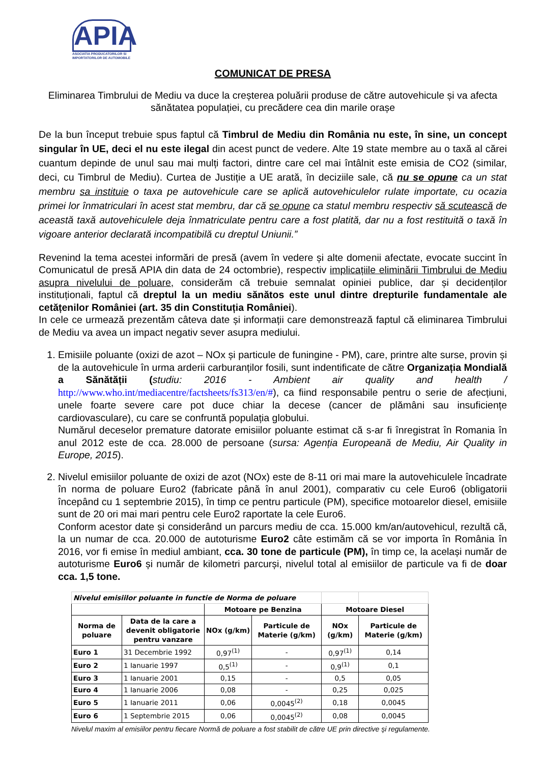APIA
ASOCIATIA PRODUCATORILOR SI IMPORTATORILOR DE AUTOMOBILE
COMUNICAT DE PRESA
Eliminarea Timbrului de Mediu va duce la creșterea poluării produse de către autovehicule și va afecta sănătatea populației, cu precădere cea din marile orașe
De la bun început trebuie spus faptul că Timbrul de Mediu din România nu este, în sine, un concept singular în UE, deci el nu este ilegal din acest punct de vedere. Alte 19 state membre au o taxă al cărei cuantum depinde de unul sau mai mulți factori, dintre care cel mai întâlnit este emisia de CO2 (similar, deci, cu Timbrul de Mediu). Curtea de Justiție a UE arată, în deciziile sale, că nu se opune ca un stat membru sa instituie o taxa pe autovehicule care se aplică autovehiculelor rulate importate, cu ocazia primei lor înmatriculari în acest stat membru, dar că se opune ca statul membru respectiv să scutească de această taxă autovehiculele deja înmatriculate pentru care a fost platită, dar nu a fost restituită o taxă în vigoare anterior declarată incompatibilă cu dreptul Uniunii.”
Revenind la tema acestei informări de presă (avem în vedere și alte domenii afectate, evocate succint în Comunicatul de presă APIA din data de 24 octombrie), respectiv implicațiile eliminării Timbrului de Mediu asupra nivelului de poluare, considerăm că trebuie semnalat opiniei publice, dar și decidenților instituționali, faptul că dreptul la un mediu sănătos este unul dintre drepturile fundamentale ale cetățenilor României (art. 35 din Constituția României).
In cele ce urmează prezentăm câteva date și informații care demonstrează faptul că eliminarea Timbrului de Mediu va avea un impact negativ sever asupra mediului.
1. Emisiile poluante (oxizi de azot – NOx și particule de funingine - PM), care, printre alte surse, provin și de la autovehicule în urma arderii carburanților fosili, sunt indentificate de către Organizația Mondială a Sănătății (studiu: 2016 - Ambient air quality and health / http://www.who.int/mediacentre/factsheets/fs313/en/#), ca fiind responsabile pentru o serie de afecțiuni, unele foarte severe care pot duce chiar la decese (cancer de plămâni sau insuficiențe cardiovasculare), cu care se confruntă populația globului.
Numărul deceselor premature datorate emisiilor poluante estimat că s-ar fi înregistrat în Romania în anul 2012 este de cca. 28.000 de persoane (sursa: Agenția Europeană de Mediu, Air Quality in Europe, 2015).
2. Nivelul emisiilor poluante de oxizi de azot (NOx) este de 8-11 ori mai mare la autovehiculele încadrate în norma de poluare Euro2 (fabricate până în anul 2001), comparativ cu cele Euro6 (obligatorii începând cu 1 septembrie 2015), în timp ce pentru particule (PM), specifice motoarelor diesel, emisiile sunt de 20 ori mai mari pentru cele Euro2 raportate la cele Euro6.
Conform acestor date și considerând un parcurs mediu de cca. 15.000 km/an/autovehicul, rezultă că, la un numar de cca. 20.000 de autoturisme Euro2 câte estimăm că se vor importa în România în 2016, vor fi emise în mediul ambiant, cca. 30 tone de particule (PM), în timp ce, la același număr de autoturisme Euro6 și număr de kilometri parcurși, nivelul total al emisiilor de particule va fi de doar cca. 1,5 tone.
| Nivelul emisiilor poluante in functie de Norma de poluare | | | | | |
| | | Motoare pe Benzina | | Motoare Diesel | |
| Norma de poluare | Data de la care a devenit obligatorie pentru vanzare | NOx (g/km) | Particule de Materie (g/km) | NOx (g/km) | Particule de Materie (g/km) |
| Euro 1 | 31 Decembrie 1992 | 0,97<sup>(1)</sup> | - | 0,97<sup>(1)</sup> | 0,14 |
| Euro 2 | 1 Ianuarie 1997 | 0,5<sup>(1)</sup> | - | 0,9<sup>(1)</sup> | 0,1 |
| Euro 3 | 1 Ianuarie 2001 | 0,15 | - | 0,5 | 0,05 |
| Euro 4 | 1 Ianuarie 2006 | 0,08 | - | 0,25 | 0,025 |
| Euro 5 | 1 Ianuarie 2011 | 0,06 | 0,0045<sup>(2)</sup> | 0,18 | 0,0045 |
| Euro 6 | 1 Septembrie 2015 | 0,06 | 0,0045<sup>(2)</sup> | 0,08 | 0,0045 |
Nivelul maxim al emisiilor pentru fiecare Normă de poluare a fost stabilit de către UE prin directive şi regulamente.